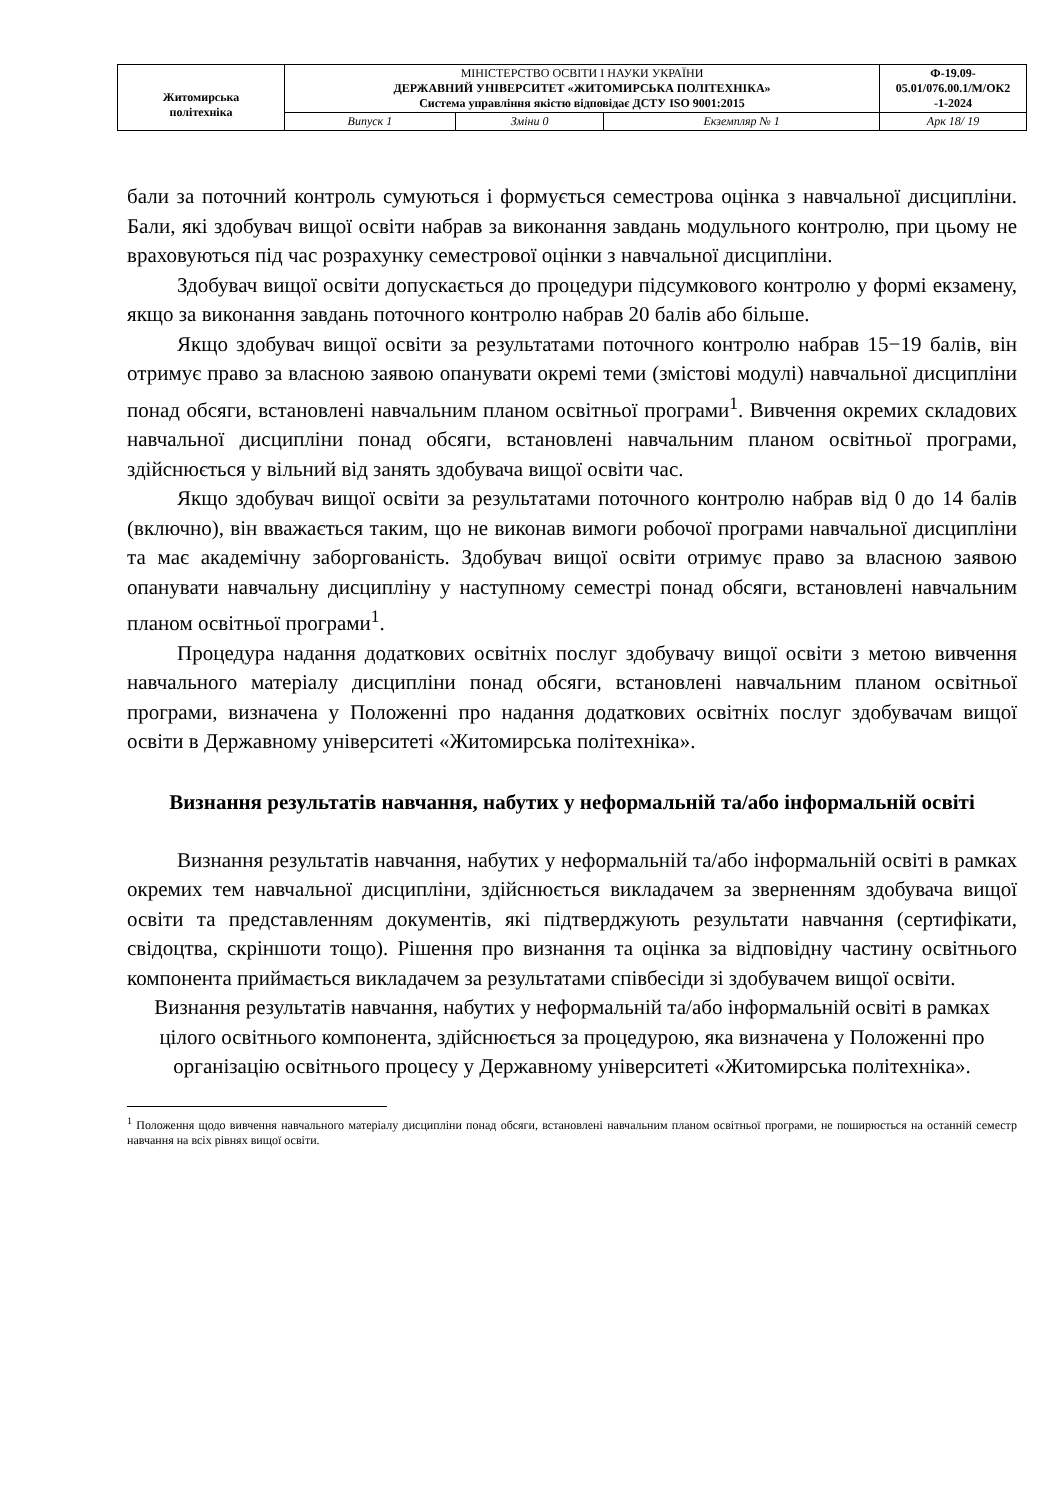| Житомирська політехніка | МІНІСТЕРСТВО ОСВІТИ І НАУКИ УКРАЇНИ ДЕРЖАВНИЙ УНІВЕРСИТЕТ «ЖИТОМИРСЬКА ПОЛІТЕХНІКА» Система управління якістю відповідає ДСТУ ISO 9001:2015 | | | Ф-19.09- 05.01/076.00.1/М/ОК2 -1-2024 |
| | Випуск 1 | Зміни 0 | Екземпляр № 1 | Арк 18/ 19 |
бали за поточний контроль сумуються і формується семестрова оцінка з навчальної дисципліни. Бали, які здобувач вищої освіти набрав за виконання завдань модульного контролю, при цьому не враховуються під час розрахунку семестрової оцінки з навчальної дисципліни.
Здобувач вищої освіти допускається до процедури підсумкового контролю у формі екзамену, якщо за виконання завдань поточного контролю набрав 20 балів або більше.
Якщо здобувач вищої освіти за результатами поточного контролю набрав 15−19 балів, він отримує право за власною заявою опанувати окремі теми (змістові модулі) навчальної дисципліни понад обсяги, встановлені навчальним планом освітньої програми<sup>1</sup>. Вивчення окремих складових навчальної дисципліни понад обсяги, встановлені навчальним планом освітньої програми, здійснюється у вільний від занять здобувача вищої освіти час.
Якщо здобувач вищої освіти за результатами поточного контролю набрав від 0 до 14 балів (включно), він вважається таким, що не виконав вимоги робочої програми навчальної дисципліни та має академічну заборгованість. Здобувач вищої освіти отримує право за власною заявою опанувати навчальну дисципліну у наступному семестрі понад обсяги, встановлені навчальним планом освітньої програми<sup>1</sup>.
Процедура надання додаткових освітніх послуг здобувачу вищої освіти з метою вивчення навчального матеріалу дисципліни понад обсяги, встановлені навчальним планом освітньої програми, визначена у Положенні про надання додаткових освітніх послуг здобувачам вищої освіти в Державному університеті «Житомирська політехніка».
Визнання результатів навчання, набутих у неформальній та/або інформальній освіті
Визнання результатів навчання, набутих у неформальній та/або інформальній освіті в рамках окремих тем навчальної дисципліни, здійснюється викладачем за зверненням здобувача вищої освіти та представленням документів, які підтверджують результати навчання (сертифікати, свідоцтва, скріншоти тощо). Рішення про визнання та оцінка за відповідну частину освітнього компонента приймається викладачем за результатами співбесіди зі здобувачем вищої освіти.
Визнання результатів навчання, набутих у неформальній та/або інформальній освіті в рамках цілого освітнього компонента, здійснюється за процедурою, яка визначена у Положенні про організацію освітнього процесу у Державному університеті «Житомирська політехніка».
<sup>1</sup> Положення щодо вивчення навчального матеріалу дисципліни понад обсяги, встановлені навчальним планом освітньої програми, не поширюється на останній семестр навчання на всіх рівнях вищої освіти.